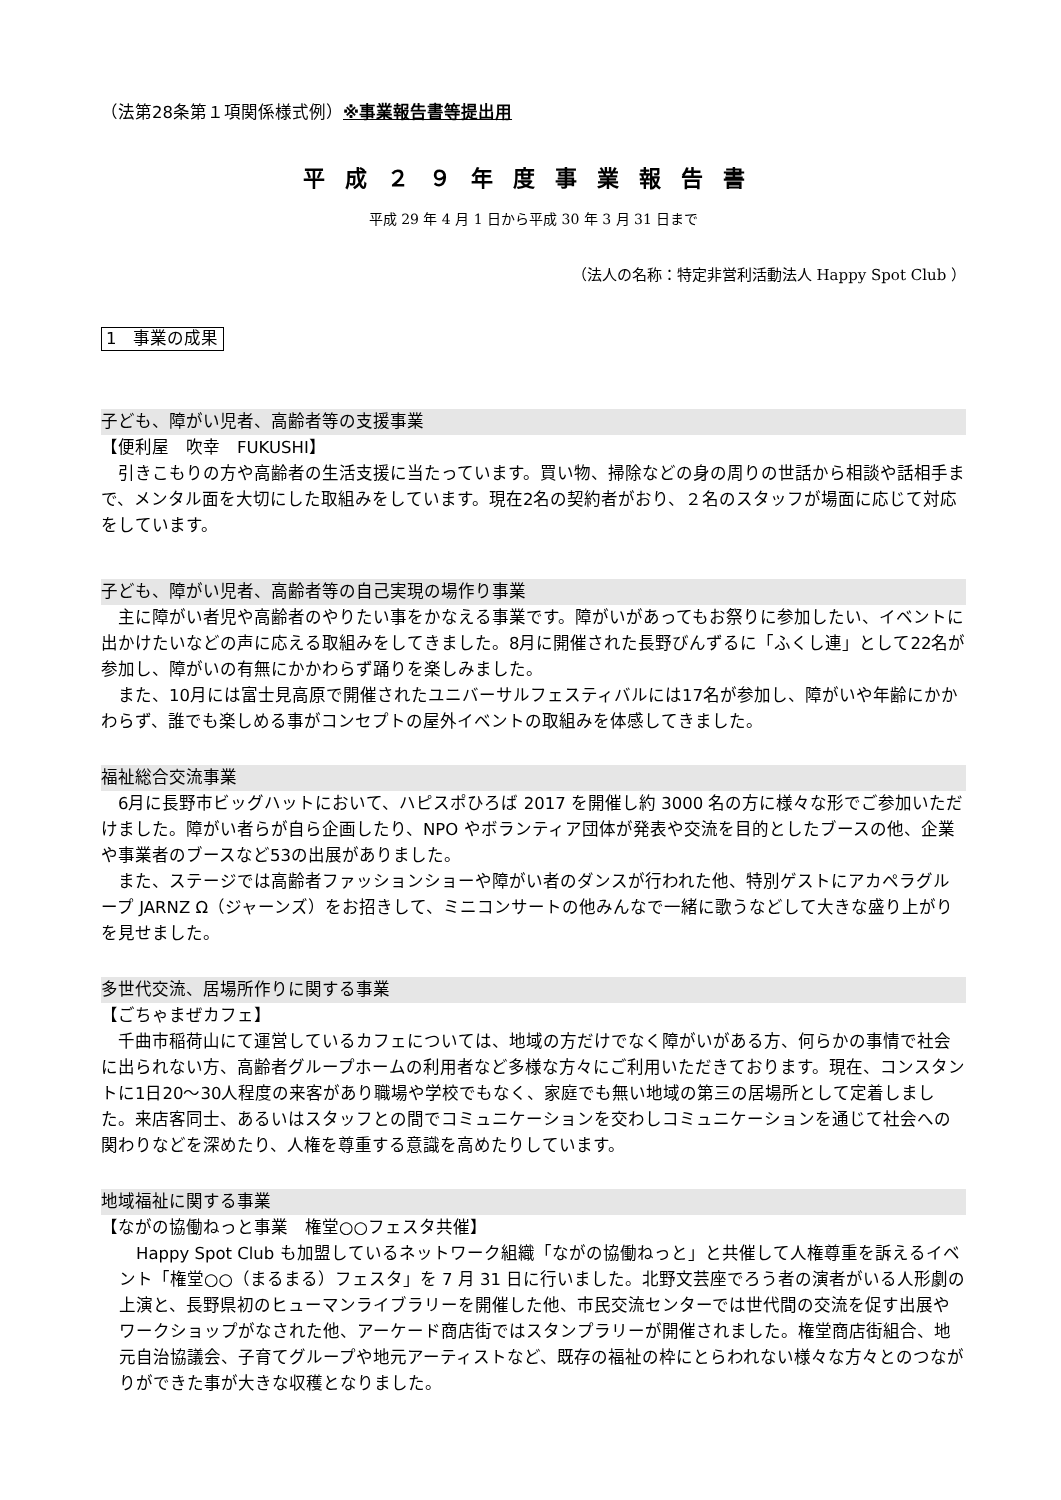（法第28条第１項関係様式例）※事業報告書等提出用
平成２９年度事業報告書
平成 29 年 4 月 1 日から平成 30 年 3 月 31 日まで
（法人の名称：特定非営利活動法人 Happy Spot Club ）
1　事業の成果
子ども、障がい児者、高齢者等の支援事業
【便利屋　吹幸　FUKUSHI】
　引きこもりの方や高齢者の生活支援に当たっています。買い物、掃除などの身の周りの世話から相談や話相手まで、メンタル面を大切にした取組みをしています。現在2名の契約者がおり、２名のスタッフが場面に応じて対応をしています。
子ども、障がい児者、高齢者等の自己実現の場作り事業
　主に障がい者児や高齢者のやりたい事をかなえる事業です。障がいがあってもお祭りに参加したい、イベントに出かけたいなどの声に応える取組みをしてきました。8月に開催された長野びんずるに「ふくし連」として22名が参加し、障がいの有無にかかわらず踊りを楽しみました。
　また、10月には富士見高原で開催されたユニバーサルフェスティバルには17名が参加し、障がいや年齢にかかわらず、誰でも楽しめる事がコンセプトの屋外イベントの取組みを体感してきました。
福祉総合交流事業
　6月に長野市ビッグハットにおいて、ハピスポひろば 2017 を開催し約 3000 名の方に様々な形でご参加いただけました。障がい者らが自ら企画したり、NPO やボランティア団体が発表や交流を目的としたブースの他、企業や事業者のブースなど53の出展がありました。
　また、ステージでは高齢者ファッションショーや障がい者のダンスが行われた他、特別ゲストにアカペラグループ JARNZ Ω（ジャーンズ）をお招きして、ミニコンサートの他みんなで一緒に歌うなどして大きな盛り上がりを見せました。
多世代交流、居場所作りに関する事業
【ごちゃまぜカフェ】
　千曲市稲荷山にて運営しているカフェについては、地域の方だけでなく障がいがある方、何らかの事情で社会に出られない方、高齢者グループホームの利用者など多様な方々にご利用いただきております。現在、コンスタントに1日20～30人程度の来客があり職場や学校でもなく、家庭でも無い地域の第三の居場所として定着しました。来店客同士、あるいはスタッフとの間でコミュニケーションを交わしコミュニケーションを通じて社会への関わりなどを深めたり、人権を尊重する意識を高めたりしています。
地域福祉に関する事業
【ながの協働ねっと事業　権堂○○フェスタ共催】
　Happy Spot Club も加盟しているネットワーク組織「ながの協働ねっと」と共催して人権尊重を訴えるイベント「権堂○○（まるまる）フェスタ」を 7 月 31 日に行いました。北野文芸座でろう者の演者がいる人形劇の上演と、長野県初のヒューマンライブラリーを開催した他、市民交流センターでは世代間の交流を促す出展やワークショップがなされた他、アーケード商店街ではスタンプラリーが開催されました。権堂商店街組合、地元自治協議会、子育てグループや地元アーティストなど、既存の福祉の枠にとらわれない様々な方々とのつながりができた事が大きな収穫となりました。